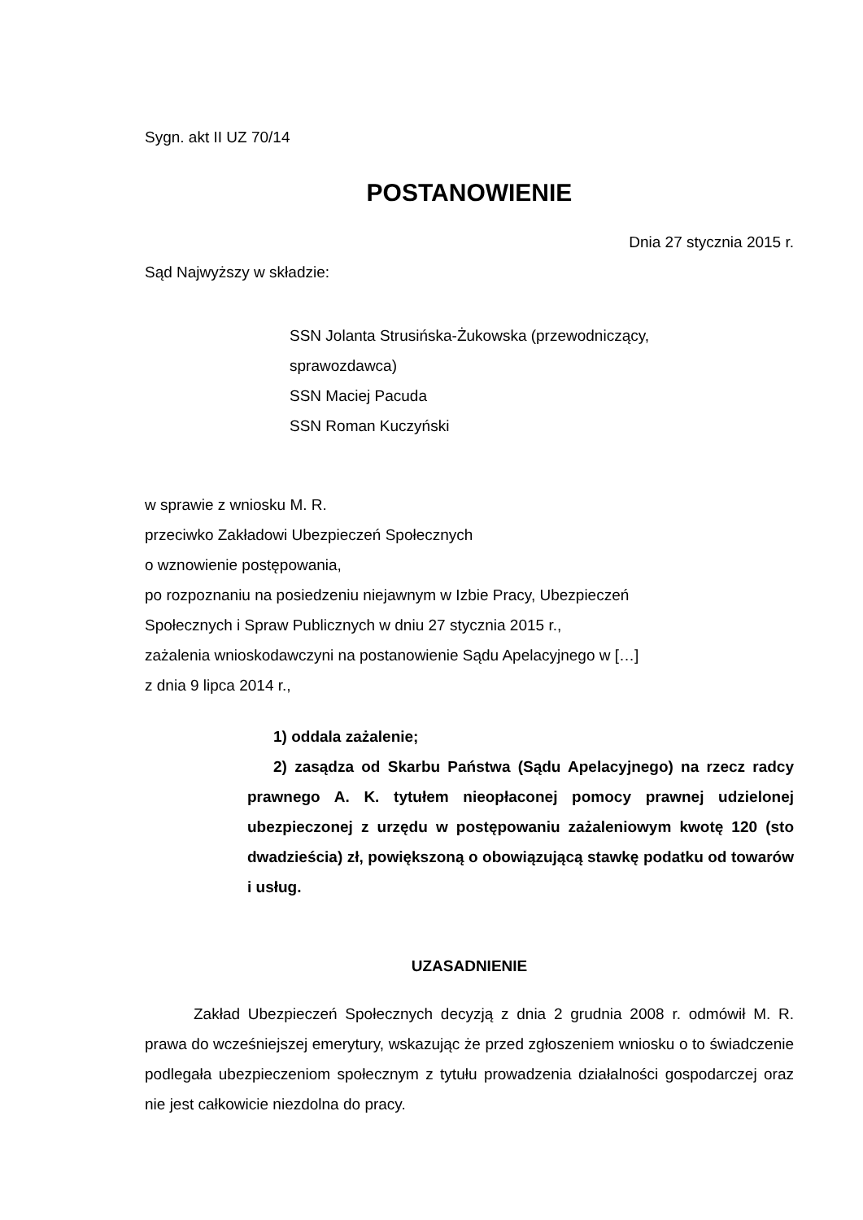Sygn. akt II UZ 70/14
POSTANOWIENIE
Dnia 27 stycznia 2015 r.
Sąd Najwyższy w składzie:
SSN Jolanta Strusińska-Żukowska (przewodniczący,
sprawozdawca)
SSN Maciej Pacuda
SSN Roman Kuczyński
w sprawie z wniosku M. R.
przeciwko Zakładowi Ubezpieczeń Społecznych
o wznowienie postępowania,
po rozpoznaniu na posiedzeniu niejawnym w Izbie Pracy, Ubezpieczeń
Społecznych i Spraw Publicznych w dniu 27 stycznia 2015 r.,
zażalenia wnioskodawczyni na postanowienie Sądu Apelacyjnego w […]
z dnia 9 lipca 2014 r.,
1) oddala zażalenie;
2) zasądza od Skarbu Państwa (Sądu Apelacyjnego) na rzecz radcy prawnego A. K. tytułem nieopłaconej pomocy prawnej udzielonej ubezpieczonej z urzędu w postępowaniu zażaleniowym kwotę 120 (sto dwadzieścia) zł, powiększoną o obowiązującą stawkę podatku od towarów i usług.
UZASADNIENIE
Zakład Ubezpieczeń Społecznych decyzją z dnia 2 grudnia 2008 r. odmówił M. R. prawa do wcześniejszej emerytury, wskazując że przed zgłoszeniem wniosku o to świadczenie podlegała ubezpieczeniom społecznym z tytułu prowadzenia działalności gospodarczej oraz nie jest całkowicie niezdolna do pracy.